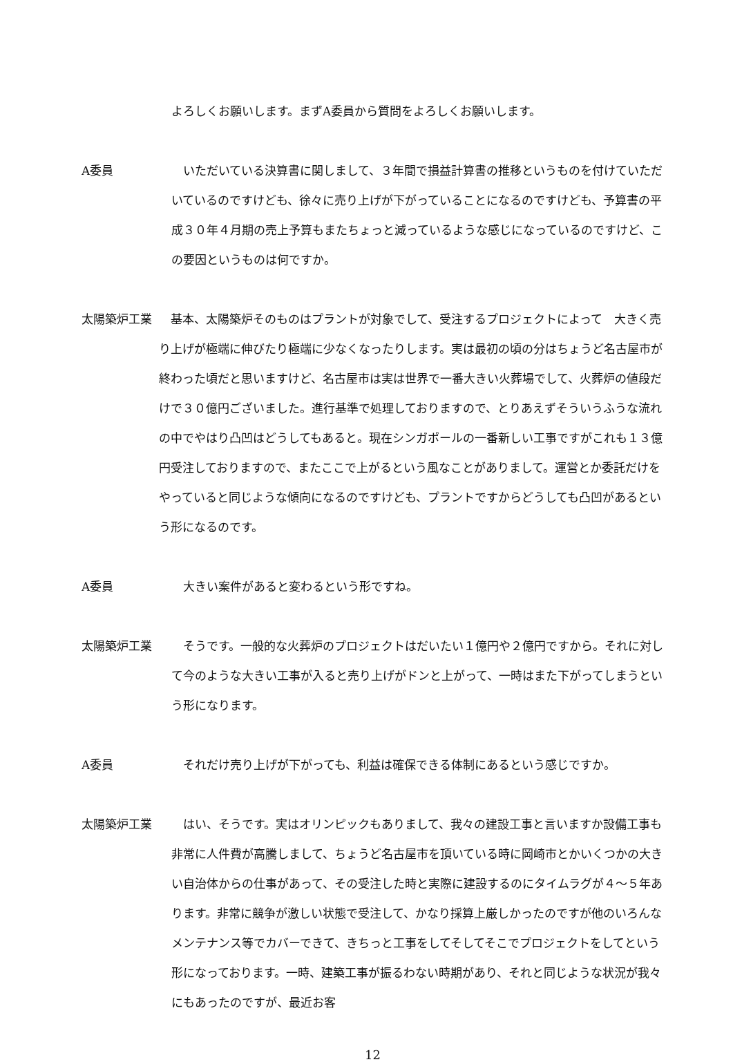よろしくお願いします。まずA委員から質問をよろしくお願いします。
A委員 　いただいている決算書に関しまして、３年間で損益計算書の推移というものを付けていただいているのですけども、徐々に売り上げが下がっていることになるのですけども、予算書の平成３０年４月期の売上予算もまたちょっと減っているような感じになっているのですけど、この要因というものは何ですか。
太陽築炉工業 　基本、太陽築炉そのものはプラントが対象でして、受注するプロジェクトによって　大きく売り上げが極端に伸びたり極端に少なくなったりします。実は最初の頃の分はちょうど名古屋市が終わった頃だと思いますけど、名古屋市は実は世界で一番大きい火葬場でして、火葬炉の値段だけで３０億円ございました。進行基準で処理しておりますので、とりあえずそういうふうな流れの中でやはり凸凹はどうしてもあると。現在シンガポールの一番新しい工事ですがこれも１３億円受注しておりますので、またここで上がるという風なことがありまして。運営とか委託だけをやっていると同じような傾向になるのですけども、プラントですからどうしても凸凹があるという形になるのです。
A委員 　大きい案件があると変わるという形ですね。
太陽築炉工業 　そうです。一般的な火葬炉のプロジェクトはだいたい１億円や２億円ですから。それに対して今のような大きい工事が入ると売り上げがドンと上がって、一時はまた下がってしまうという形になります。
A委員 　それだけ売り上げが下がっても、利益は確保できる体制にあるという感じですか。
太陽築炉工業 　はい、そうです。実はオリンピックもありまして、我々の建設工事と言いますか設備工事も非常に人件費が高騰しまして、ちょうど名古屋市を頂いている時に岡崎市とかいくつかの大きい自治体からの仕事があって、その受注した時と実際に建設するのにタイムラグが４～５年あります。非常に競争が激しい状態で受注して、かなり採算上厳しかったのですが他のいろんなメンテナンス等でカバーできて、きちっと工事をしてそしてそこでプロジェクトをしてという形になっております。一時、建築工事が振るわない時期があり、それと同じような状況が我々にもあったのですが、最近お客
12